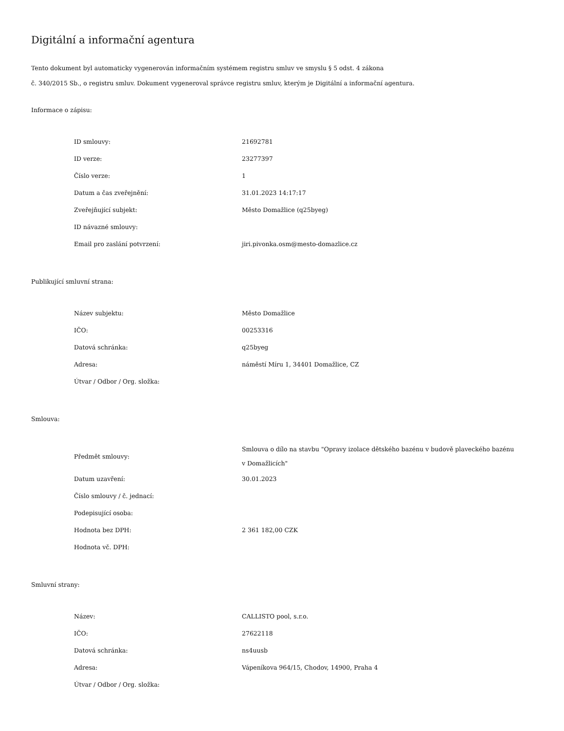Digitální a informační agentura
Tento dokument byl automaticky vygenerován informačním systémem registru smluv ve smyslu § 5 odst. 4 zákona
č. 340/2015 Sb., o registru smluv. Dokument vygeneroval správce registru smluv, kterým je Digitální a informační agentura.
Informace o zápisu:
| ID smlouvy: | 21692781 |
| ID verze: | 23277397 |
| Číslo verze: | 1 |
| Datum a čas zveřejnění: | 31.01.2023 14:17:17 |
| Zveřejňující subjekt: | Město Domažlice (q25byeg) |
| ID návazné smlouvy: | |
| Email pro zaslání potvrzení: | jiri.pivonka.osm@mesto-domazlice.cz |
Publikující smluvní strana:
| Název subjektu: | Město Domažlice |
| IČO: | 00253316 |
| Datová schránka: | q25byeg |
| Adresa: | náměstí Míru 1, 34401 Domažlice, CZ |
| Útvar / Odbor / Org. složka: | |
Smlouva:
| Předmět smlouvy: | Smlouva o dílo na stavbu "Opravy izolace dětského bazénu v budově plaveckého bazénu v Domažlicích" |
| Datum uzavření: | 30.01.2023 |
| Číslo smlouvy / č. jednací: | |
| Podepisující osoba: | |
| Hodnota bez DPH: | 2 361 182,00 CZK |
| Hodnota vč. DPH: | |
Smluvní strany:
| Název: | CALLISTO pool, s.r.o. |
| IČO: | 27622118 |
| Datová schránka: | ns4uusb |
| Adresa: | Vápeníkova 964/15, Chodov, 14900, Praha 4 |
| Útvar / Odbor / Org. složka: | |